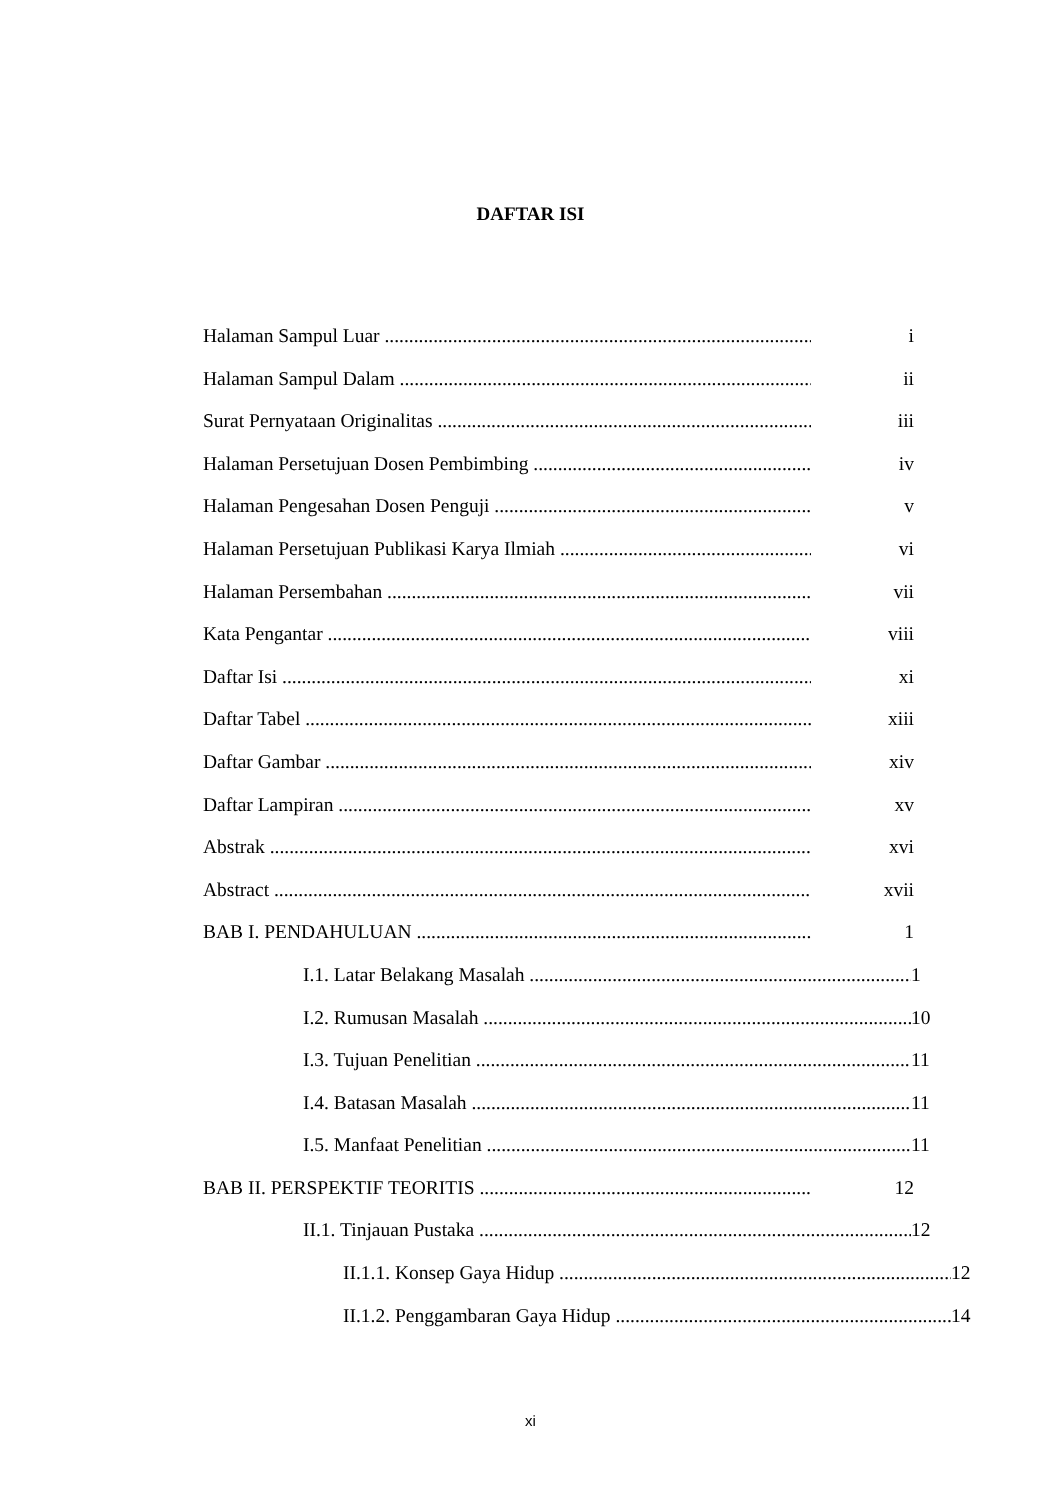DAFTAR ISI
Halaman Sampul Luar i
Halaman Sampul Dalam ii
Surat Pernyataan Originalitas iii
Halaman Persetujuan Dosen Pembimbing iv
Halaman Pengesahan Dosen Penguji v
Halaman Persetujuan Publikasi Karya Ilmiah vi
Halaman Persembahan vii
Kata Pengantar viii
Daftar Isi xi
Daftar Tabel xiii
Daftar Gambar xiv
Daftar Lampiran xv
Abstrak xvi
Abstract xvii
BAB I. PENDAHULUAN 1
I.1. Latar Belakang Masalah 1
I.2. Rumusan Masalah 10
I.3. Tujuan Penelitian 11
I.4. Batasan Masalah 11
I.5. Manfaat Penelitian 11
BAB II. PERSPEKTIF TEORITIS 12
II.1. Tinjauan Pustaka 12
II.1.1. Konsep Gaya Hidup 12
II.1.2. Penggambaran Gaya Hidup 14
xi